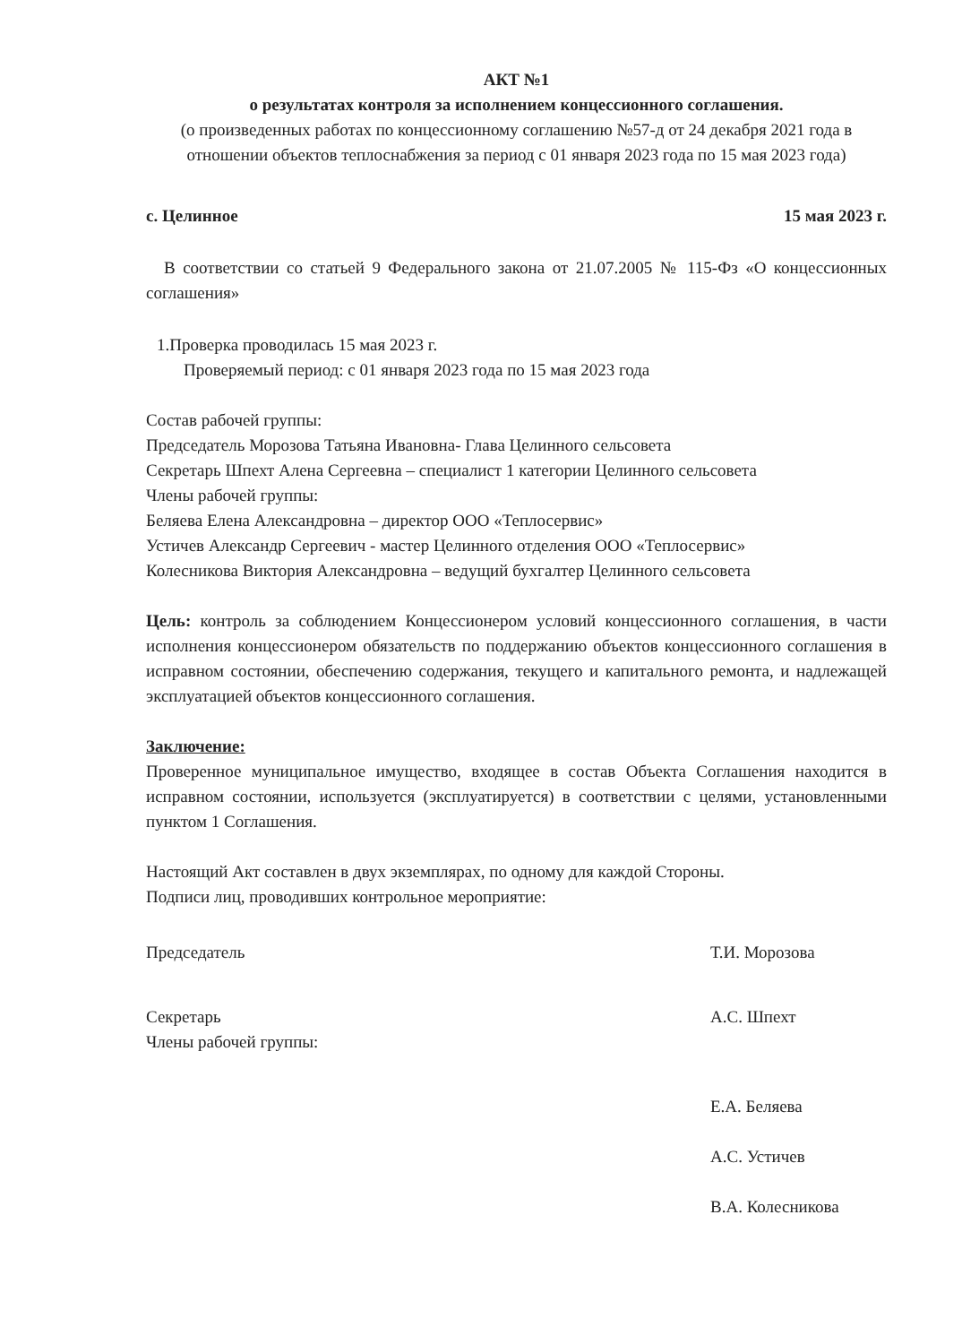АКТ №1
о результатах контроля за исполнением концессионного соглашения.
(о произведенных работах по концессионному соглашению №57-д от 24 декабря 2021 года в отношении объектов теплоснабжения за период с 01 января 2023 года по 15 мая 2023 года)
с. Целинное 15 мая 2023 г.
В соответствии со статьей 9 Федерального закона от 21.07.2005 № 115-Фз «О концессионных соглашения»
1.Проверка проводилась 15 мая 2023 г.
Проверяемый период: с 01 января 2023 года по 15 мая 2023 года
Состав рабочей группы:
Председатель Морозова Татьяна Ивановна- Глава Целинного сельсовета
Секретарь Шпехт Алена Сергеевна – специалист 1 категории Целинного сельсовета
Члены рабочей группы:
Беляева Елена Александровна – директор ООО «Теплосервис»
Устичев Александр Сергеевич - мастер Целинного отделения ООО «Теплосервис»
Колесникова Виктория Александровна – ведущий бухгалтер Целинного сельсовета
Цель: контроль за соблюдением Концессионером условий концессионного соглашения, в части исполнения концессионером обязательств по поддержанию объектов концессионного соглашения в исправном состоянии, обеспечению содержания, текущего и капитального ремонта, и надлежащей эксплуатацией объектов концессионного соглашения.
Заключение:
Проверенное муниципальное имущество, входящее в состав Объекта Соглашения находится в исправном состоянии, используется (эксплуатируется) в соответствии с целями, установленными пунктом 1 Соглашения.
Настоящий Акт составлен в двух экземплярах, по одному для каждой Стороны.
Подписи лиц, проводивших контрольное мероприятие:
Председатель Т.И. Морозова
Секретарь А.С. Шпехт
Члены рабочей группы:
Е.А. Беляева
А.С. Устичев
В.А. Колесникова